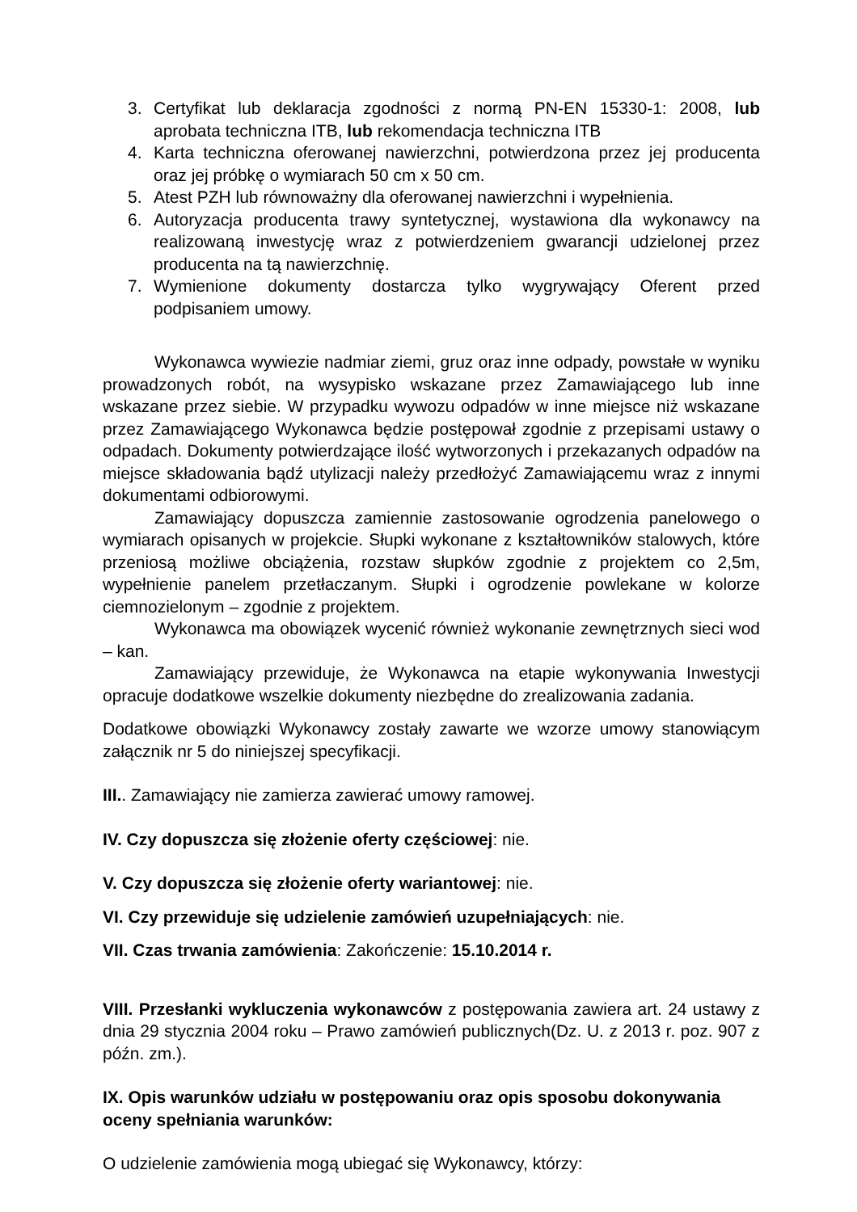3. Certyfikat lub deklaracja zgodności z normą PN-EN 15330-1: 2008, lub aprobata techniczna ITB, lub rekomendacja techniczna ITB
4. Karta techniczna oferowanej nawierzchni, potwierdzona przez jej producenta oraz jej próbkę o wymiarach 50 cm x 50 cm.
5. Atest PZH lub równoważny dla oferowanej nawierzchni i wypełnienia.
6. Autoryzacja producenta trawy syntetycznej, wystawiona dla wykonawcy na realizowaną inwestycję wraz z potwierdzeniem gwarancji udzielonej przez producenta na tą nawierzchnię.
7. Wymienione dokumenty dostarcza tylko wygrywający Oferent przed podpisaniem umowy.
Wykonawca wywiezie nadmiar ziemi, gruz oraz inne odpady, powstałe w wyniku prowadzonych robót, na wysypisko wskazane przez Zamawiającego lub inne wskazane przez siebie. W przypadku wywozu odpadów w inne miejsce niż wskazane przez Zamawiającego Wykonawca będzie postępował zgodnie z przepisami ustawy o odpadach. Dokumenty potwierdzające ilość wytworzonych i przekazanych odpadów na miejsce składowania bądź utylizacji należy przedłożyć Zamawiającemu wraz z innymi dokumentami odbiorowymi.
Zamawiający dopuszcza zamiennie zastosowanie ogrodzenia panelowego o wymiarach opisanych w projekcie. Słupki wykonane z kształtowników stalowych, które przeniosą możliwe obciążenia, rozstaw słupków zgodnie z projektem co 2,5m, wypełnienie panelem przetłaczanym. Słupki i ogrodzenie powlekane w kolorze ciemnozielonym – zgodnie z projektem.
Wykonawca ma obowiązek wycenić również wykonanie zewnętrznych sieci wod – kan.
Zamawiający przewiduje, że Wykonawca na etapie wykonywania Inwestycji opracuje dodatkowe wszelkie dokumenty niezbędne do zrealizowania zadania.
Dodatkowe obowiązki Wykonawcy zostały zawarte we wzorze umowy stanowiącym załącznik nr 5 do niniejszej specyfikacji.
III.. Zamawiający nie zamierza zawierać umowy ramowej.
IV. Czy dopuszcza się złożenie oferty częściowej: nie.
V. Czy dopuszcza się złożenie oferty wariantowej: nie.
VI. Czy przewiduje się udzielenie zamówień uzupełniających: nie.
VII. Czas trwania zamówienia: Zakończenie: 15.10.2014 r.
VIII. Przesłanki wykluczenia wykonawców z postępowania zawiera art. 24 ustawy z dnia 29 stycznia 2004 roku – Prawo zamówień publicznych(Dz. U. z 2013 r. poz. 907 z późn. zm.).
IX. Opis warunków udziału w postępowaniu oraz opis sposobu dokonywania oceny spełniania warunków:
O udzielenie zamówienia mogą ubiegać się Wykonawcy, którzy: